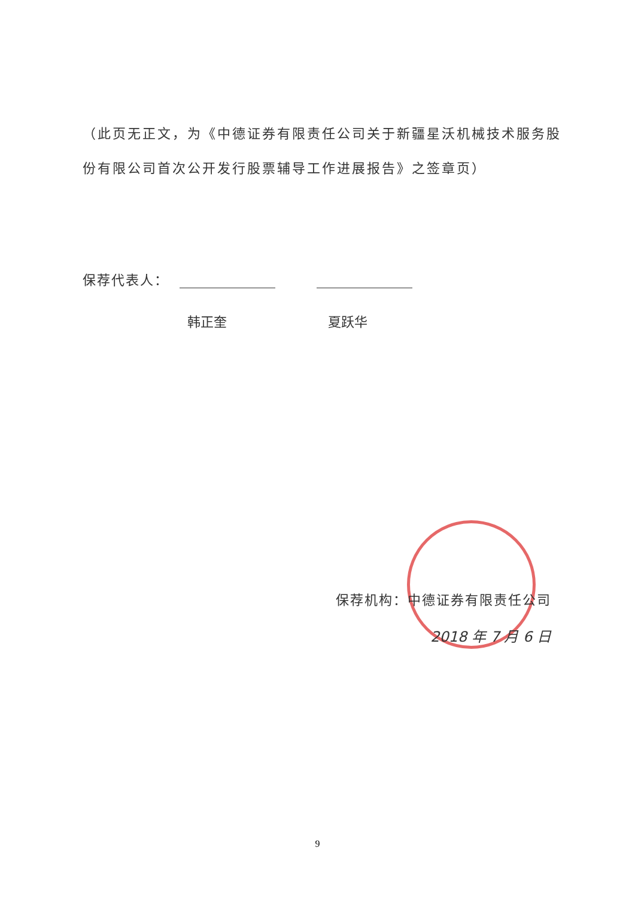（此页无正文，为《中德证券有限责任公司关于新疆星沃机械技术服务股份有限公司首次公开发行股票辅导工作进展报告》之签章页）
保荐代表人：
韩正奎 夏跃华
保荐机构：中德证券有限责任公司
2018 年 7 月 6 日
9